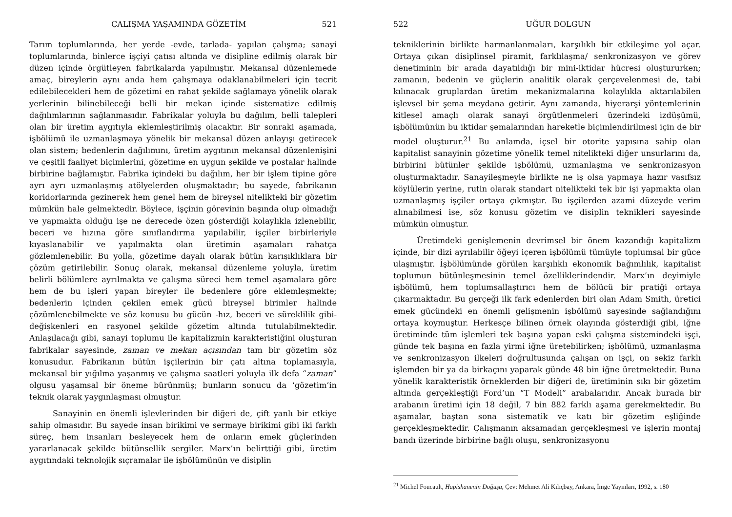ÇALIŞMA YAŞAMINDA GÖZETİM 521
Tarım toplumlarında, her yerde -evde, tarlada- yapılan çalışma; sanayi toplumlarında, binlerce işçiyi çatısı altında ve disipline edilmiş olarak bir düzen içinde örgütleyen fabrikalarda yapılmıştır. Mekansal düzenlemede amaç, bireylerin aynı anda hem çalışmaya odaklanabilmeleri için tecrit edilebilecekleri hem de gözetimi en rahat şekilde sağlamaya yönelik olarak yerlerinin bilinebileceği belli bir mekan içinde sistematize edilmiş dağılımlarının sağlanmasıdır. Fabrikalar yoluyla bu dağılım, belli talepleri olan bir üretim aygıtıyla eklemleştirilmiş olacaktır. Bir sonraki aşamada, işbölümü ile uzmanlaşmaya yönelik bir mekansal düzen anlayışı getirecek olan sistem; bedenlerin dağılımını, üretim aygıtının mekansal düzenlenişini ve çeşitli faaliyet biçimlerini, gözetime en uygun şekilde ve postalar halinde birbirine bağlamıştır. Fabrika içindeki bu dağılım, her bir işlem tipine göre ayrı ayrı uzmanlaşmış atölyelerden oluşmaktadır; bu sayede, fabrikanın koridorlarında gezinerek hem genel hem de bireysel nitelikteki bir gözetim mümkün hale gelmektedir. Böylece, işçinin görevinin başında olup olmadığı ve yapmakta olduğu işe ne derecede özen gösterdiği kolaylıkla izlenebilir, beceri ve hızına göre sınıflandırma yapılabilir, işçiler birbirleriyle kıyaslanabilir ve yapılmakta olan üretimin aşamaları rahatça gözlemlenebilir. Bu yolla, gözetime dayalı olarak bütün karışıklıklara bir çözüm getirilebilir. Sonuç olarak, mekansal düzenleme yoluyla, üretim belirli bölümlere ayrılmakta ve çalışma süreci hem temel aşamalara göre hem de bu işleri yapan bireyler ile bedenlere göre eklemleşmekte; bedenlerin içinden çekilen emek gücü bireysel birimler halinde çözümlenebilmekte ve söz konusu bu gücün -hız, beceri ve süreklilik gibi- değişkenleri en rasyonel şekilde gözetim altında tutulabilmektedir. Anlaşılacağı gibi, sanayi toplumu ile kapitalizmin karakteristiğini oluşturan fabrikalar sayesinde, zaman ve mekan açısından tam bir gözetim söz konusudur. Fabrikanın bütün işçilerinin bir çatı altına toplamasıyla, mekansal bir yığılma yaşanmış ve çalışma saatleri yoluyla ilk defa “zaman” olgusu yaşamsal bir öneme bürünmüş; bunların sonucu da ‘gözetim’in teknik olarak yaygınlaşması olmuştur.
Sanayinin en önemli işlevlerinden bir diğeri de, çift yanlı bir etkiye sahip olmasıdır. Bu sayede insan birikimi ve sermaye birikimi gibi iki farklı süreç, hem insanları besleyecek hem de onların emek güçlerinden yararlanacak şekilde bütünsellik sergiler. Marx’ın belirttiği gibi, üretim aygıtındaki teknolojik sıçramalar ile işbölümünün ve disiplin
522 UĞUR DOLGUN
tekniklerinin birlikte harmanlanmaları, karşılıklı bir etkileşime yol açar. Ortaya çıkan disiplinsel piramit, farklılaşma/ senkronizasyon ve görev denetiminin bir arada dayatıldığı bir mini-iktidar hücresi oluştururken; zamanın, bedenin ve güçlerin analitik olarak çerçevelenmesi de, tabi kılınacak gruplardan üretim mekanizmalarına kolaylıkla aktarılabilen işlevsel bir şema meydana getirir. Aynı zamanda, hiyerarşi yöntemlerinin kitlesel amaçlı olarak sanayi örgütlenmeleri üzerindeki izdüşümü, işbölümünün bu iktidar şemalarından hareketle biçimlendirilmesi için de bir model oluşturur.<sup>21</sup> Bu anlamda, içsel bir otorite yapısına sahip olan kapitalist sanayinin gözetime yönelik temel nitelikteki diğer unsurlarını da, birbirini bütünler şekilde işbölümü, uzmanlaşma ve senkronizasyon oluşturmaktadır. Sanayileşmeyle birlikte ne iş olsa yapmaya hazır vasıfsız köylülerin yerine, rutin olarak standart nitelikteki tek bir işi yapmakta olan uzmanlaşmış işçiler ortaya çıkmıştır. Bu işçilerden azami düzeyde verim alınabilmesi ise, söz konusu gözetim ve disiplin teknikleri sayesinde mümkün olmuştur.
Üretimdeki genişlemenin devrimsel bir önem kazandığı kapitalizm içinde, bir dizi ayrılabilir öğeyi içeren işbölümü tümüyle toplumsal bir güce ulaşmıştır. İşbölümünde görülen karşılıklı ekonomik bağımlılık, kapitalist toplumun bütünleşmesinin temel özelliklerindendir. Marx’ın deyimiyle işbölümü, hem toplumsallaştırıcı hem de bölücü bir pratiği ortaya çıkarmaktadır. Bu gerçeği ilk fark edenlerden biri olan Adam Smith, üretici emek gücündeki en önemli gelişmenin işbölümü sayesinde sağlandığını ortaya koymuştur. Herkesçe bilinen örnek olayında gösterdiği gibi, iğne üretiminde tüm işlemleri tek başına yapan eski çalışma sistemindeki işçi, günde tek başına en fazla yirmi iğne üretebilirken; işbölümü, uzmanlaşma ve senkronizasyon ilkeleri doğrultusunda çalışan on işçi, on sekiz farklı işlemden bir ya da birkaçını yaparak günde 48 bin iğne üretmektedir. Buna yönelik karakteristik örneklerden bir diğeri de, üretiminin sıkı bir gözetim altında gerçekleştiği Ford’un “T Modeli” arabalarıdır. Ancak burada bir arabanın üretimi için 18 değil, 7 bin 882 farklı aşama gerekmektedir. Bu aşamalar, baştan sona sistematik ve katı bir gözetim eşliğinde gerçekleşmektedir. Çalışmanın aksamadan gerçekleşmesi ve işlerin montaj bandı üzerinde birbirine bağlı oluşu, senkronizasyonu
<sup>21</sup> Michel Foucault, Hapishanenin Doğuşu, Çev: Mehmet Ali Kılıçbay, Ankara, İmge Yayınları, 1992, s. 180